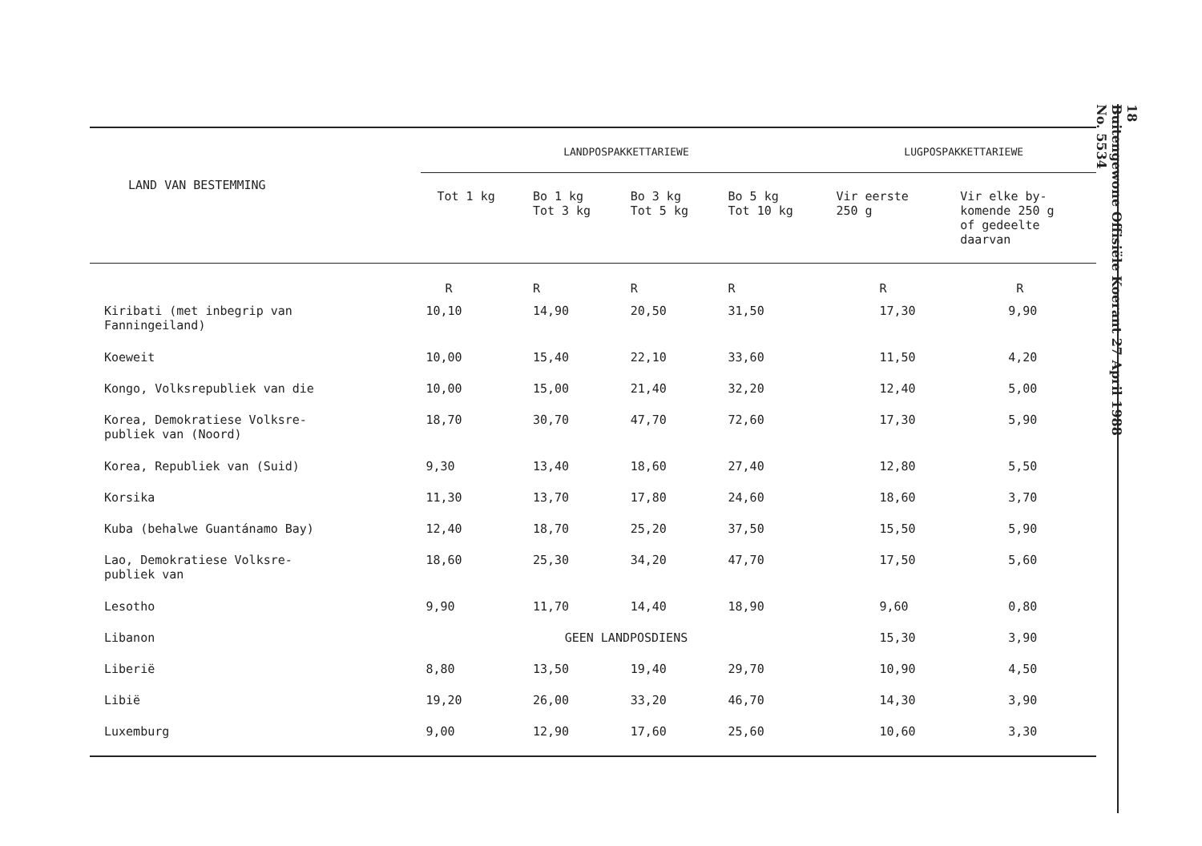| LAND VAN BESTEMMING | LANDPOSPAKKETTARIEWE | | | | LUGPOSPAKKETTARIEWE | |
| --- | --- | --- | --- | --- | --- | --- |
| | Tot 1 kg | Bo 1 kg Tot 3 kg | Bo 3 kg Tot 5 kg | Bo 5 kg Tot 10 kg | Vir eerste 250 g | Vir elke by- komende 250 g of gedeelte daarvan |
| | R | R | R | R | R | R |
| Kiribati (met inbegrip van Fanningeiland) | 10,10 | 14,90 | 20,50 | 31,50 | 17,30 | 9,90 |
| Koeweit | 10,00 | 15,40 | 22,10 | 33,60 | 11,50 | 4,20 |
| Kongo, Volksrepubliek van die | 10,00 | 15,00 | 21,40 | 32,20 | 12,40 | 5,00 |
| Korea, Demokratiese Volksre- publiek van (Noord) | 18,70 | 30,70 | 47,70 | 72,60 | 17,30 | 5,90 |
| Korea, Republiek van (Suid) | 9,30 | 13,40 | 18,60 | 27,40 | 12,80 | 5,50 |
| Korsika | 11,30 | 13,70 | 17,80 | 24,60 | 18,60 | 3,70 |
| Kuba (behalwe Guantánamo Bay) | 12,40 | 18,70 | 25,20 | 37,50 | 15,50 | 5,90 |
| Lao, Demokratiese Volksre- publiek van | 18,60 | 25,30 | 34,20 | 47,70 | 17,50 | 5,60 |
| Lesotho | 9,90 | 11,70 | 14,40 | 18,90 | 9,60 | 0,80 |
| Libanon | GEEN LANDPOSDIENS | | | | 15,30 | 3,90 |
| Liberië | 8,80 | 13,50 | 19,40 | 29,70 | 10,90 | 4,50 |
| Libië | 19,20 | 26,00 | 33,20 | 46,70 | 14,30 | 3,90 |
| Luxemburg | 9,00 | 12,90 | 17,60 | 25,60 | 10,60 | 3,30 |
18
Buitengewone Offisiële Koerant 27 April 1988
No. 5534